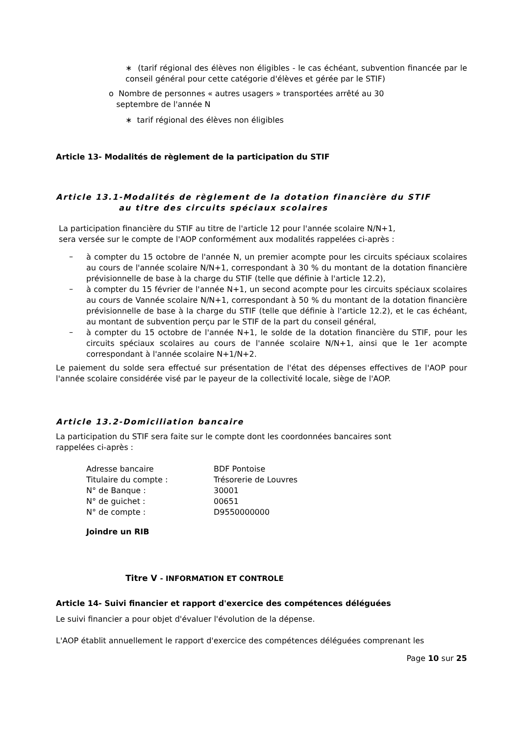∗ (tarif régional des élèves non éligibles - le cas échéant, subvention financée par le conseil général pour cette catégorie d'élèves et gérée par le STIF)
o Nombre de personnes « autres usagers » transportées arrêté au 30
septembre de l'année N
∗ tarif régional des élèves non éligibles
Article 13- Modalités de règlement de la participation du STIF
Article 13.1-Modalités de règlement de la dotation financière du STIF
au titre des circuits spéciaux scolaires
La participation financière du STIF au titre de l'article 12 pour l'année scolaire N/N+1,
sera versée sur le compte de l'AOP conformément aux modalités rappelées ci-après :
–
à compter du 15 octobre de l'année N, un premier acompte pour les circuits spéciaux scolaires au cours de l'année scolaire N/N+1, correspondant à 30 % du montant de la dotation financière prévisionnelle de base à la charge du STIF (telle que définie à l'article 12.2),
–
à compter du 15 février de l'année N+1, un second acompte pour les circuits spéciaux scolaires au cours de Vannée scolaire N/N+1, correspondant à 50 % du montant de la dotation financière prévisionnelle de base à la charge du STIF (telle que définie à l'article 12.2), et le cas échéant, au montant de subvention perçu par le STIF de la part du conseil général,
–
à compter du 15 octobre de l'année N+1, le solde de la dotation financière du STIF, pour les circuits spéciaux scolaires au cours de l'année scolaire N/N+1, ainsi que le 1er acompte correspondant à l'année scolaire N+1/N+2.
Le paiement du solde sera effectué sur présentation de l'état des dépenses effectives de l'AOP pour l'année scolaire considérée visé par le payeur de la collectivité locale, siège de l'AOP.
Article 13.2-Domiciliation bancaire
La participation du STIF sera faite sur le compte dont les coordonnées bancaires sont
rappelées ci-après :
| Adresse bancaire | BDF Pontoise |
| Titulaire du compte : | Trésorerie de Louvres |
| N° de Banque : | 30001 |
| N° de guichet : | 00651 |
| N° de compte : | D9550000000 |
Joindre un RIB
Titre V - INFORMATION ET CONTROLE
Article 14- Suivi financier et rapport d'exercice des compétences déléguées
Le suivi financier a pour objet d'évaluer l'évolution de la dépense.
L'AOP établit annuellement le rapport d'exercice des compétences déléguées comprenant les
Page 10 sur 25